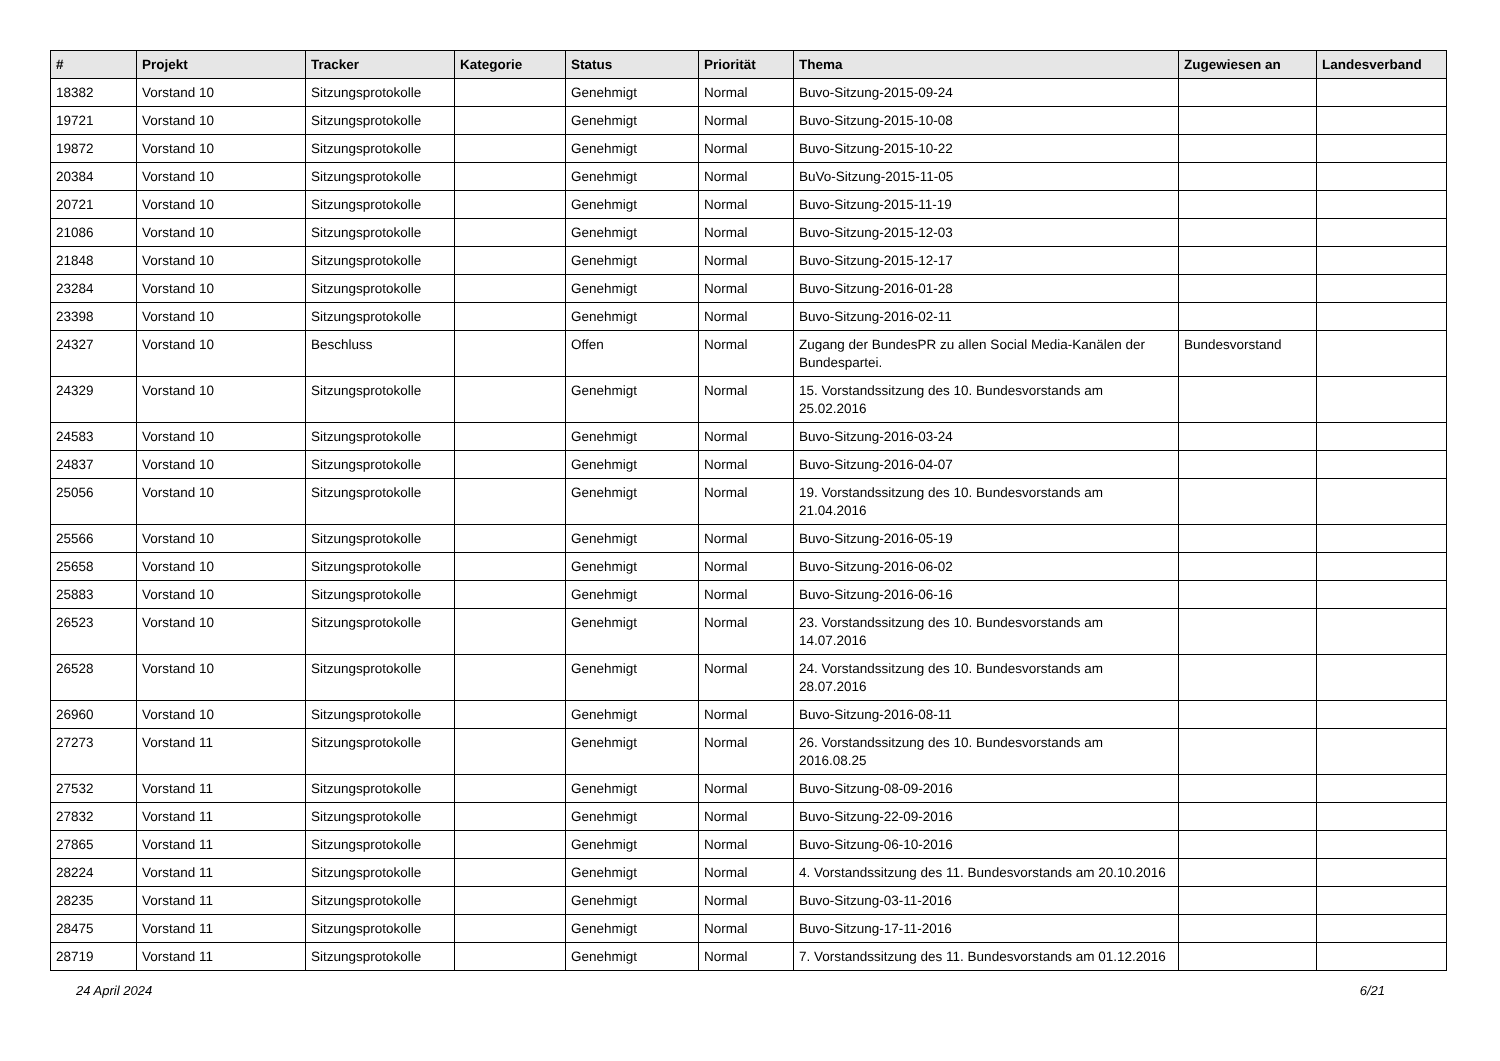| # | Projekt | Tracker | Kategorie | Status | Priorität | Thema | Zugewiesen an | Landesverband |
| --- | --- | --- | --- | --- | --- | --- | --- | --- |
| 18382 | Vorstand 10 | Sitzungsprotokolle | | Genehmigt | Normal | Buvo-Sitzung-2015-09-24 | | |
| 19721 | Vorstand 10 | Sitzungsprotokolle | | Genehmigt | Normal | Buvo-Sitzung-2015-10-08 | | |
| 19872 | Vorstand 10 | Sitzungsprotokolle | | Genehmigt | Normal | Buvo-Sitzung-2015-10-22 | | |
| 20384 | Vorstand 10 | Sitzungsprotokolle | | Genehmigt | Normal | BuVo-Sitzung-2015-11-05 | | |
| 20721 | Vorstand 10 | Sitzungsprotokolle | | Genehmigt | Normal | Buvo-Sitzung-2015-11-19 | | |
| 21086 | Vorstand 10 | Sitzungsprotokolle | | Genehmigt | Normal | Buvo-Sitzung-2015-12-03 | | |
| 21848 | Vorstand 10 | Sitzungsprotokolle | | Genehmigt | Normal | Buvo-Sitzung-2015-12-17 | | |
| 23284 | Vorstand 10 | Sitzungsprotokolle | | Genehmigt | Normal | Buvo-Sitzung-2016-01-28 | | |
| 23398 | Vorstand 10 | Sitzungsprotokolle | | Genehmigt | Normal | Buvo-Sitzung-2016-02-11 | | |
| 24327 | Vorstand 10 | Beschluss | | Offen | Normal | Zugang der BundesPR zu allen Social Media-Kanälen der Bundespartei. | Bundesvorstand | |
| 24329 | Vorstand 10 | Sitzungsprotokolle | | Genehmigt | Normal | 15. Vorstandssitzung des 10. Bundesvorstands am 25.02.2016 | | |
| 24583 | Vorstand 10 | Sitzungsprotokolle | | Genehmigt | Normal | Buvo-Sitzung-2016-03-24 | | |
| 24837 | Vorstand 10 | Sitzungsprotokolle | | Genehmigt | Normal | Buvo-Sitzung-2016-04-07 | | |
| 25056 | Vorstand 10 | Sitzungsprotokolle | | Genehmigt | Normal | 19. Vorstandssitzung des 10. Bundesvorstands am 21.04.2016 | | |
| 25566 | Vorstand 10 | Sitzungsprotokolle | | Genehmigt | Normal | Buvo-Sitzung-2016-05-19 | | |
| 25658 | Vorstand 10 | Sitzungsprotokolle | | Genehmigt | Normal | Buvo-Sitzung-2016-06-02 | | |
| 25883 | Vorstand 10 | Sitzungsprotokolle | | Genehmigt | Normal | Buvo-Sitzung-2016-06-16 | | |
| 26523 | Vorstand 10 | Sitzungsprotokolle | | Genehmigt | Normal | 23. Vorstandssitzung des 10. Bundesvorstands am 14.07.2016 | | |
| 26528 | Vorstand 10 | Sitzungsprotokolle | | Genehmigt | Normal | 24. Vorstandssitzung des 10. Bundesvorstands am 28.07.2016 | | |
| 26960 | Vorstand 10 | Sitzungsprotokolle | | Genehmigt | Normal | Buvo-Sitzung-2016-08-11 | | |
| 27273 | Vorstand 11 | Sitzungsprotokolle | | Genehmigt | Normal | 26. Vorstandssitzung des 10. Bundesvorstands am 2016.08.25 | | |
| 27532 | Vorstand 11 | Sitzungsprotokolle | | Genehmigt | Normal | Buvo-Sitzung-08-09-2016 | | |
| 27832 | Vorstand 11 | Sitzungsprotokolle | | Genehmigt | Normal | Buvo-Sitzung-22-09-2016 | | |
| 27865 | Vorstand 11 | Sitzungsprotokolle | | Genehmigt | Normal | Buvo-Sitzung-06-10-2016 | | |
| 28224 | Vorstand 11 | Sitzungsprotokolle | | Genehmigt | Normal | 4. Vorstandssitzung des 11. Bundesvorstands am 20.10.2016 | | |
| 28235 | Vorstand 11 | Sitzungsprotokolle | | Genehmigt | Normal | Buvo-Sitzung-03-11-2016 | | |
| 28475 | Vorstand 11 | Sitzungsprotokolle | | Genehmigt | Normal | Buvo-Sitzung-17-11-2016 | | |
| 28719 | Vorstand 11 | Sitzungsprotokolle | | Genehmigt | Normal | 7. Vorstandssitzung des 11. Bundesvorstands am 01.12.2016 | | |
24 April 2024 6/21